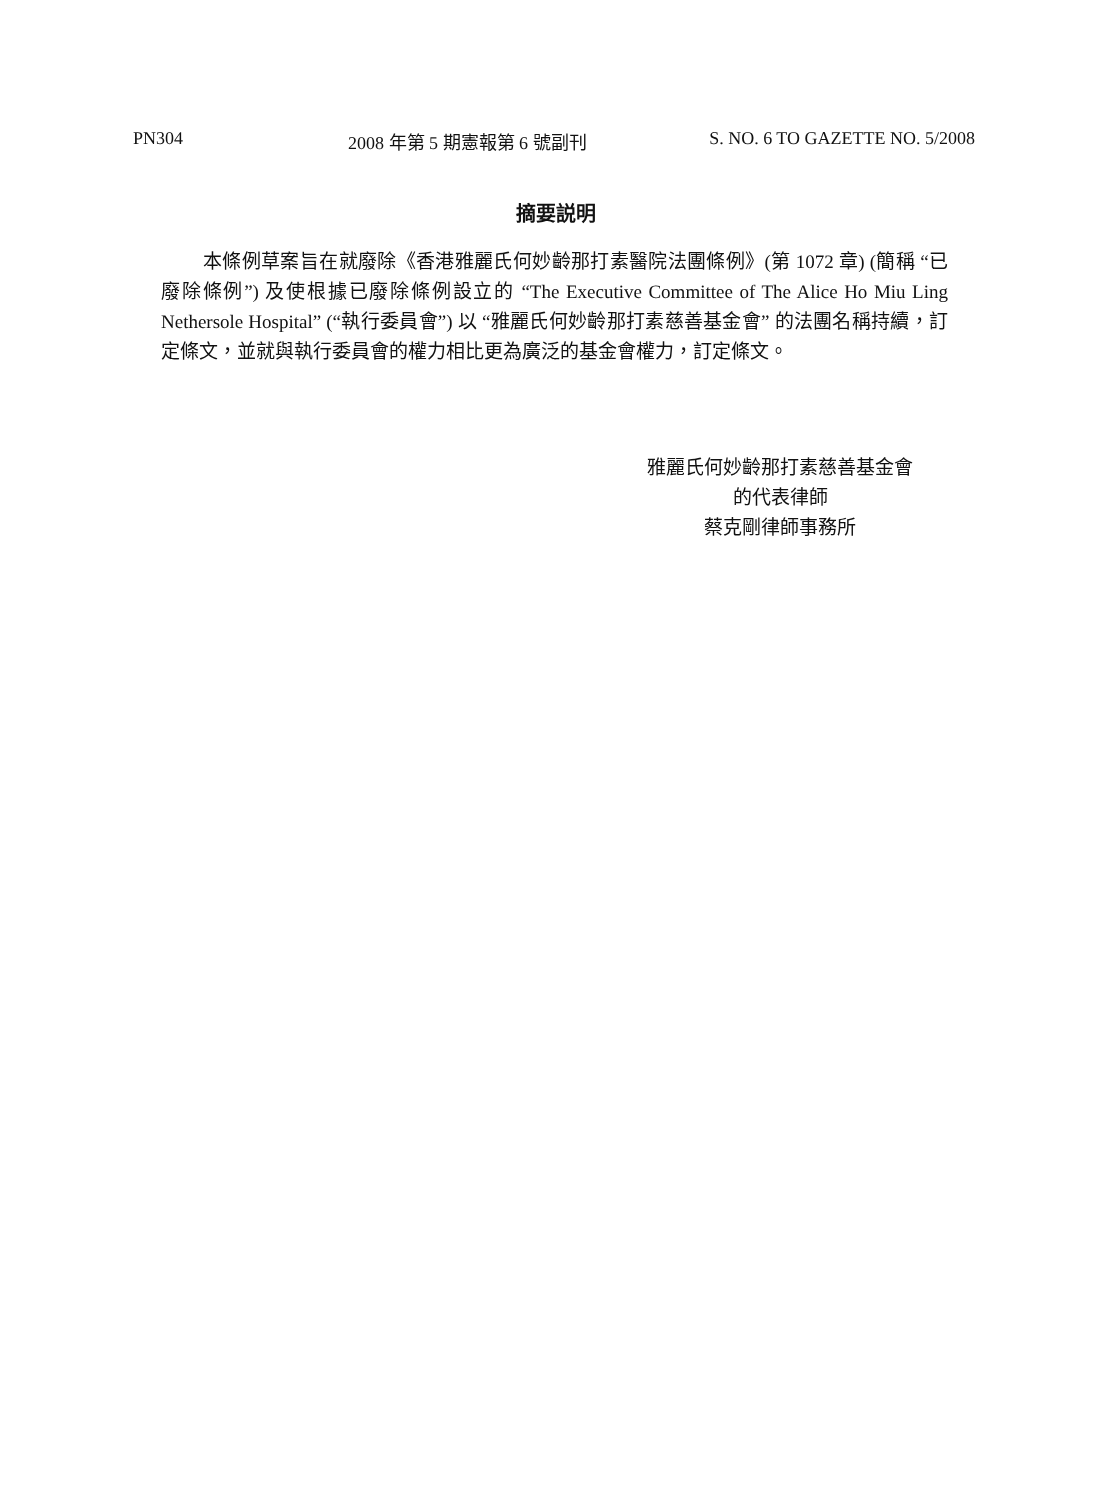PN304 2008 年第 5 期憲報第 6 號副刊 S. NO. 6 TO GAZETTE NO. 5/2008
摘要説明
本條例草案旨在就廢除《香港雅麗氏何妙齡那打素醫院法團條例》(第 1072 章) (簡稱 “已廢除條例”) 及使根據已廢除條例設立的 “The Executive Committee of The Alice Ho Miu Ling Nethersole Hospital” (“執行委員會”) 以 “雅麗氏何妙齡那打素慈善基金會” 的法團名稱持續，訂定條文，並就與執行委員會的權力相比更為廣泛的基金會權力，訂定條文。
雅麗氏何妙齡那打素慈善基金會
的代表律師
蔡克剛律師事務所